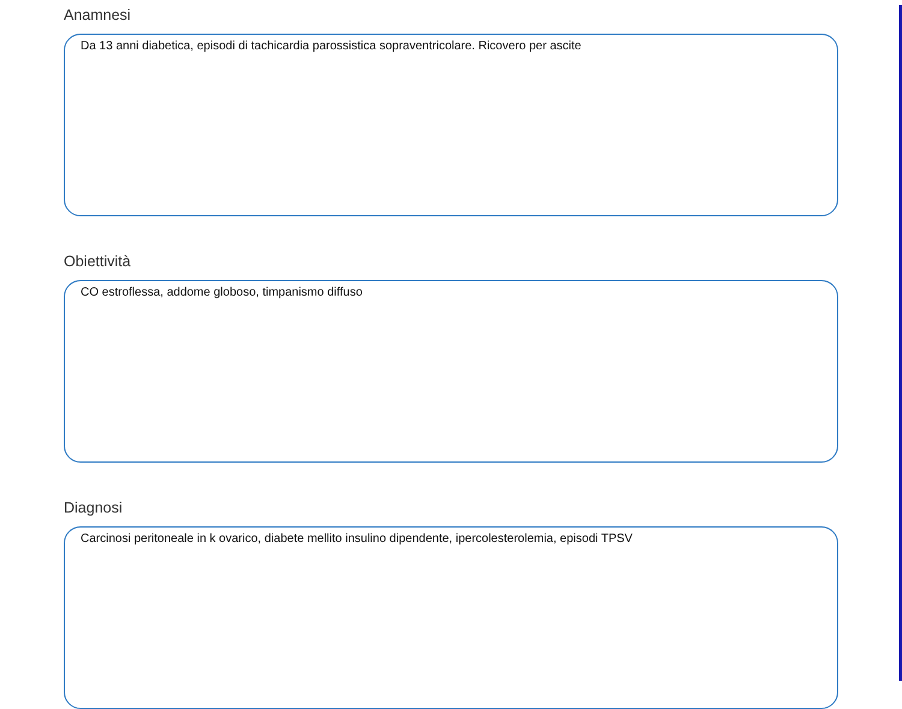Anamnesi
Da 13 anni diabetica, episodi di tachicardia parossistica sopraventricolare. Ricovero per ascite
Obiettività
CO estroflessa, addome globoso, timpanismo diffuso
Diagnosi
Carcinosi peritoneale in k ovarico, diabete mellito insulino dipendente, ipercolesterolemia, episodi TPSV